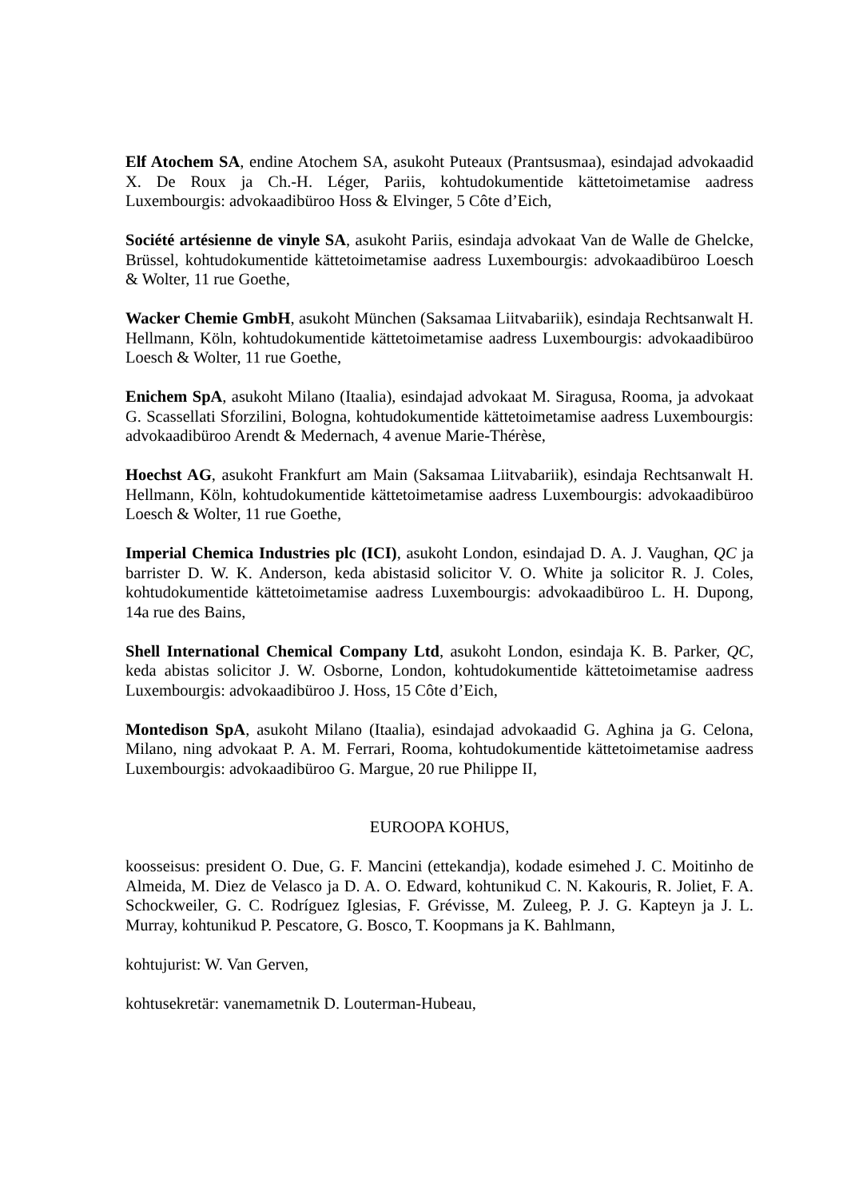Elf Atochem SA, endine Atochem SA, asukoht Puteaux (Prantsusmaa), esindajad advokaadid X. De Roux ja Ch.-H. Léger, Pariis, kohtudokumentide kättetoimetamise aadress Luxembourgis: advokaadibüroo Hoss & Elvinger, 5 Côte d’Eich,
Société artésienne de vinyle SA, asukoht Pariis, esindaja advokaat Van de Walle de Ghelcke, Brüssel, kohtudokumentide kättetoimetamise aadress Luxembourgis: advokaadibüroo Loesch & Wolter, 11 rue Goethe,
Wacker Chemie GmbH, asukoht München (Saksamaa Liitvabariik), esindaja Rechtsanwalt H. Hellmann, Köln, kohtudokumentide kättetoimetamise aadress Luxembourgis: advokaadibüroo Loesch & Wolter, 11 rue Goethe,
Enichem SpA, asukoht Milano (Itaalia), esindajad advokaat M. Siragusa, Rooma, ja advokaat G. Scassellati Sforzilini, Bologna, kohtudokumentide kättetoimetamise aadress Luxembourgis: advokaadibüroo Arendt & Medernach, 4 avenue Marie-Thérèse,
Hoechst AG, asukoht Frankfurt am Main (Saksamaa Liitvabariik), esindaja Rechtsanwalt H. Hellmann, Köln, kohtudokumentide kättetoimetamise aadress Luxembourgis: advokaadibüroo Loesch & Wolter, 11 rue Goethe,
Imperial Chemica Industries plc (ICI), asukoht London, esindajad D. A. J. Vaughan, QC ja barrister D. W. K. Anderson, keda abistasid solicitor V. O. White ja solicitor R. J. Coles, kohtudokumentide kättetoimetamise aadress Luxembourgis: advokaadibüroo L. H. Dupong, 14a rue des Bains,
Shell International Chemical Company Ltd, asukoht London, esindaja K. B. Parker, QC, keda abistas solicitor J. W. Osborne, London, kohtudokumentide kättetoimetamise aadress Luxembourgis: advokaadibüroo J. Hoss, 15 Côte d’Eich,
Montedison SpA, asukoht Milano (Itaalia), esindajad advokaadid G. Aghina ja G. Celona, Milano, ning advokaat P. A. M. Ferrari, Rooma, kohtudokumentide kättetoimetamise aadress Luxembourgis: advokaadibüroo G. Margue, 20 rue Philippe II,
EUROOPA KOHUS,
koosseisus: president O. Due, G. F. Mancini (ettekandja), kodade esimehed J. C. Moitinho de Almeida, M. Diez de Velasco ja D. A. O. Edward, kohtunikud C. N. Kakouris, R. Joliet, F. A. Schockweiler, G. C. Rodríguez Iglesias, F. Grévisse, M. Zuleeg, P. J. G. Kapteyn ja J. L. Murray, kohtunikud P. Pescatore, G. Bosco, T. Koopmans ja K. Bahlmann,
kohtujurist: W. Van Gerven,
kohtusekretär: vanemametnik D. Louterman-Hubeau,